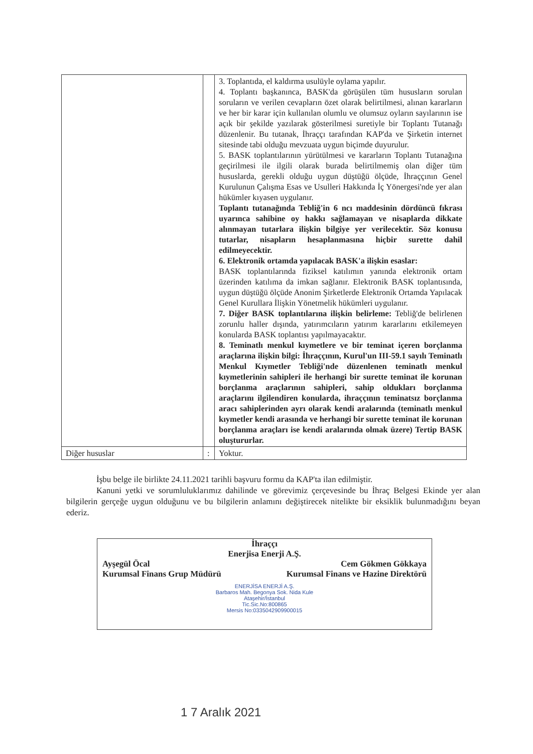| | | 3. Toplantıda, el kaldırma usulüyle oylama yapılır. 4. Toplantı başkanınca, BASK'da görüşülen tüm hususların sorulan soruların ve verilen cevapların özet olarak belirtilmesi, alınan kararların ve her bir karar için kullanılan olumlu ve olumsuz oyların sayılarının ise açık bir şekilde yazılarak gösterilmesi suretiyle bir Toplantı Tutanağı düzenlenir. Bu tutanak, İhraççı tarafından KAP'da ve Şirketin internet sitesinde tabi olduğu mevzuata uygun biçimde duyurulur. 5. BASK toplantılarının yürütülmesi ve kararların Toplantı Tutanağına geçirilmesi ile ilgili olarak burada belirtilmemiş olan diğer tüm hususlarda, gerekli olduğu uygun düştüğü ölçüde, İhraççının Genel Kurulunun Çalışma Esas ve Usulleri Hakkında İç Yönergesi'nde yer alan hükümler kıyasen uygulanır. Toplantı tutanağında Tebliğ'in 6 ncı maddesinin dördüncü fıkrası uyarınca sahibine oy hakkı sağlamayan ve nisaplarda dikkate alınmayan tutarlara ilişkin bilgiye yer verilecektir. Söz konusu tutarlar, nisapların hesaplanmasına hiçbir surette dahil edilmeyecektir. 6. Elektronik ortamda yapılacak BASK'a ilişkin esaslar: BASK toplantılarında fiziksel katılımın yanında elektronik ortam üzerinden katılıma da imkan sağlanır. Elektronik BASK toplantısında, uygun düştüğü ölçüde Anonim Şirketlerde Elektronik Ortamda Yapılacak Genel Kurullara İlişkin Yönetmelik hükümleri uygulanır. 7. Diğer BASK toplantılarına ilişkin belirleme: Tebliğ'de belirlenen zorunlu haller dışında, yatırımcıların yatırım kararlarını etkilemeyen konularda BASK toplantısı yapılmayacaktır. 8. Teminatlı menkul kıymetlere ve bir teminat içeren borçlanma araçlarına ilişkin bilgi: İhraççının, Kurul'un III-59.1 sayılı Teminatlı Menkul Kıymetler Tebliği'nde düzenlenen teminatlı menkul kıymetlerinin sahipleri ile herhangi bir surette teminat ile korunan borçlanma araçlarının sahipleri, sahip oldukları borçlanma araçlarını ilgilendiren konularda, ihraççının teminatsız borçlanma aracı sahiplerinden ayrı olarak kendi aralarında (teminatlı menkul kıymetler kendi arasında ve herhangi bir surette teminat ile korunan borçlanma araçları ise kendi aralarında olmak üzere) Tertip BASK oluştururlar. |
| Diğer hususlar | : | Yoktur. |
İşbu belge ile birlikte 24.11.2021 tarihli başvuru formu da KAP'ta ilan edilmiştir.
Kanuni yetki ve sorumluluklarımız dahilinde ve görevimiz çerçevesinde bu İhraç Belgesi Ekinde yer alan bilgilerin gerçeğe uygun olduğunu ve bu bilgilerin anlamını değiştirecek nitelikte bir eksiklik bulunmadığını beyan ederiz.
İhraççı
Enerjisa Enerji A.Ş.
Ayşegül Öcal Cem Gökmen Gökkaya
Kurumsal Finans Grup Müdürü Kurumsal Finans ve Hazine Direktörü
ENERJİSA ENERJİ A.Ş.
Barbaros Mah. Begonya Sok. Nida Kule
Ataşehir/İstanbul
Tic.Sic.No:800865
Mersis No:0335042909900015
1 7 Aralık 2021